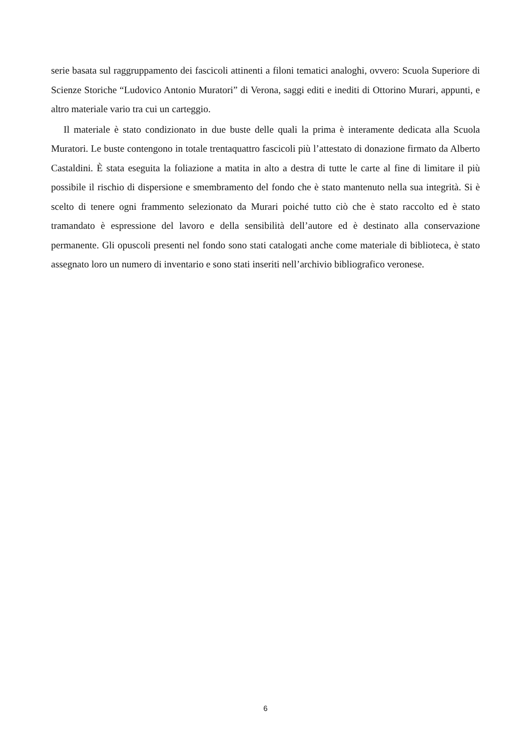serie basata sul raggruppamento dei fascicoli attinenti a filoni tematici analoghi, ovvero: Scuola Superiore di Scienze Storiche “Ludovico Antonio Muratori” di Verona, saggi editi e inediti di Ottorino Murari, appunti, e altro materiale vario tra cui un carteggio.
Il materiale è stato condizionato in due buste delle quali la prima è interamente dedicata alla Scuola Muratori. Le buste contengono in totale trentaquattro fascicoli più l’attestato di donazione firmato da Alberto Castaldini. È stata eseguita la foliazione a matita in alto a destra di tutte le carte al fine di limitare il più possibile il rischio di dispersione e smembramento del fondo che è stato mantenuto nella sua integrità. Si è scelto di tenere ogni frammento selezionato da Murari poiché tutto ciò che è stato raccolto ed è stato tramandato è espressione del lavoro e della sensibilità dell’autore ed è destinato alla conservazione permanente. Gli opuscoli presenti nel fondo sono stati catalogati anche come materiale di biblioteca, è stato assegnato loro un numero di inventario e sono stati inseriti nell’archivio bibliografico veronese.
6